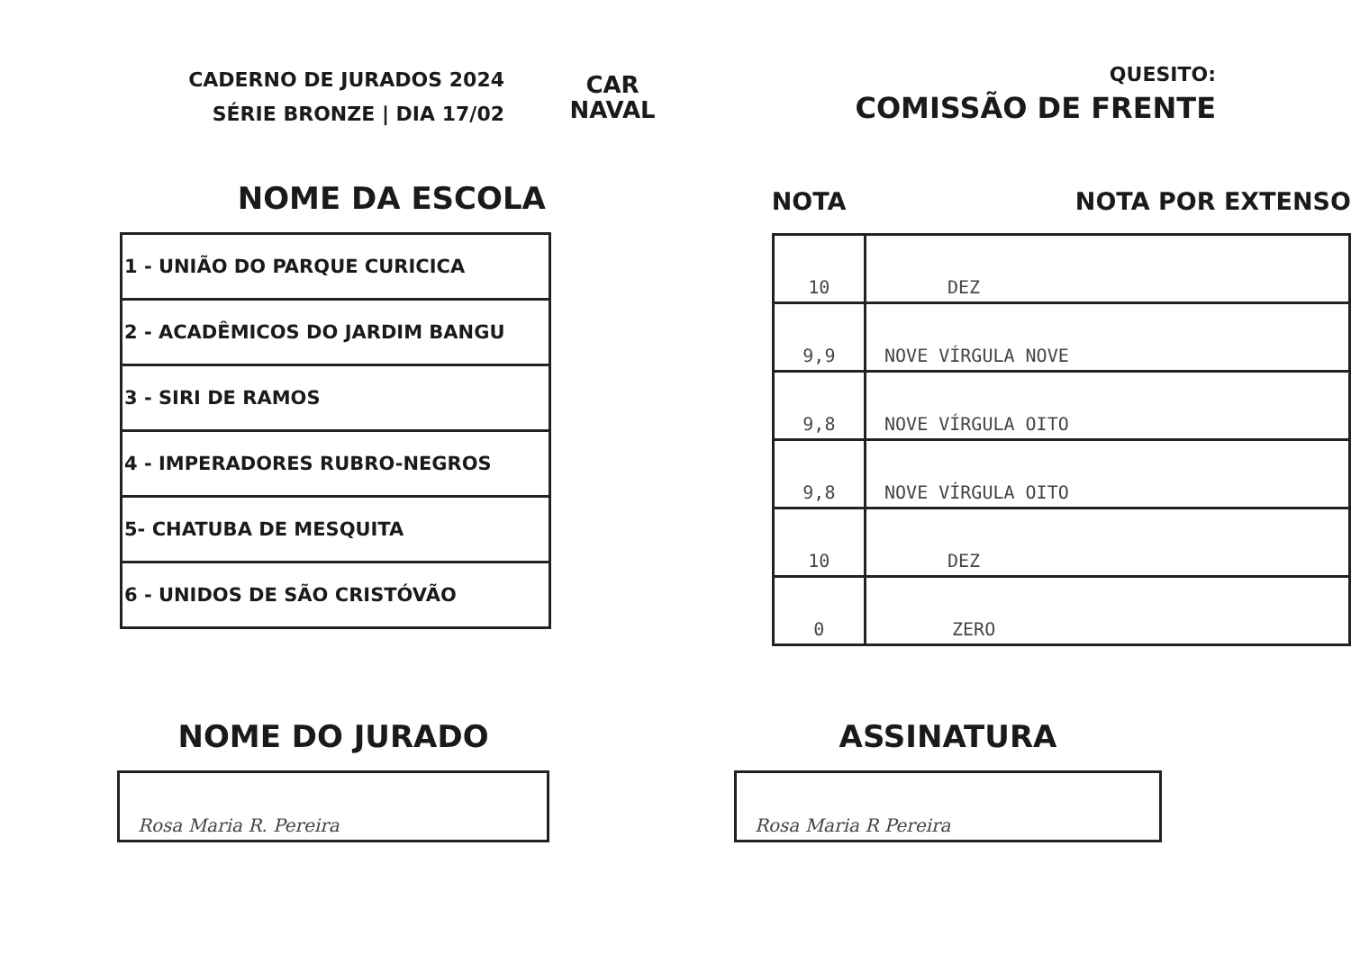CADERNO DE JURADOS 2024
SÉRIE BRONZE | DIA 17/02
CAR
NAVAL
QUESITO:
COMISSÃO DE FRENTE
NOME DA ESCOLA
| 1 - UNIÃO DO PARQUE CURICICA |
| 2 - ACADÊMICOS DO JARDIM BANGU |
| 3 - SIRI DE RAMOS |
| 4 - IMPERADORES RUBRO-NEGROS |
| 5- CHATUBA DE MESQUITA |
| 6 - UNIDOS DE SÃO CRISTÓVÃO |
NOTA NOTA POR EXTENSO
| 10 | DEZ |
| 9,9 | NOVE VÍRGULA NOVE |
| 9,8 | NOVE VÍRGULA OITO |
| 9,8 | NOVE VÍRGULA OITO |
| 10 | DEZ |
| 0 | ZERO |
NOME DO JURADO
Rosa Maria R. Pereira
ASSINATURA
Rosa Maria R Pereira